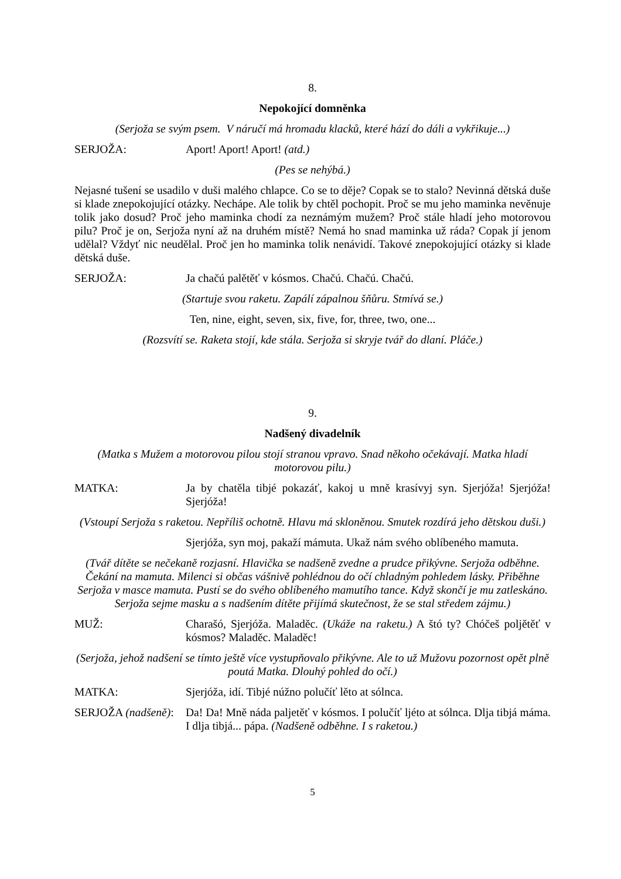8.
Nepokojící domněnka
(Serjoža se svým psem. V náručí má hromadu klacků, které hází do dáli a vykřikuje...)
SERJOŽA: Aport! Aport! Aport! (atd.)
(Pes se nehýbá.)
Nejasné tušení se usadilo v duši malého chlapce. Co se to děje? Copak se to stalo? Nevinná dětská duše si klade znepokojující otázky. Nechápe. Ale tolik by chtěl pochopit. Proč se mu jeho maminka nevěnuje tolik jako dosud? Proč jeho maminka chodí za neznámým mužem? Proč stále hladí jeho motorovou pilu? Proč je on, Serjoža nyní až na druhém místě? Nemá ho snad maminka už ráda? Copak jí jenom udělal? Vždyť nic neudělal. Proč jen ho maminka tolik nenávidí. Takové znepokojující otázky si klade dětská duše.
SERJOŽA: Ja chačú palětěť v kósmos. Chačú. Chačú. Chačú.
(Startuje svou raketu. Zapálí zápalnou šňůru. Stmívá se.)
Ten, nine, eight, seven, six, five, for, three, two, one...
(Rozsvítí se. Raketa stojí, kde stála. Serjoža si skryje tvář do dlaní. Pláče.)
9.
Nadšený divadelník
(Matka s Mužem a motorovou pilou stojí stranou vpravo. Snad někoho očekávají. Matka hladí motorovou pilu.)
MATKA: Ja by chatěla tibjé pokazáť, kakoj u mně krasívyj syn. Sjerjóža! Sjerjóža! Sjerjóža!
(Vstoupí Serjoža s raketou. Nepříliš ochotně. Hlavu má skloněnou. Smutek rozdírá jeho dětskou duši.)
Sjerjóža, syn moj, pakaží mámuta. Ukaž nám svého oblíbeného mamuta.
(Tvář dítěte se nečekaně rozjasní. Hlavička se nadšeně zvedne a prudce přikývne. Serjoža odběhne. Čekání na mamuta. Milenci si občas vášnivě pohlédnou do očí chladným pohledem lásky. Přiběhne Serjoža v masce mamuta. Pustí se do svého oblíbeného mamutího tance. Když skončí je mu zatleskáno. Serjoža sejme masku a s nadšením dítěte přijímá skutečnost, že se stal středem zájmu.)
MUŽ: Charašó, Sjerjóža. Maladěc. (Ukáže na raketu.) A štó ty? Chóčeš poljětěť v kósmos? Maladěc. Maladěc!
(Serjoža, jehož nadšení se tímto ještě více vystupňovalo přikývne. Ale to už Mužovu pozornost opět plně poutá Matka. Dlouhý pohled do očí.)
MATKA: Sjerjóža, idí. Tibjé núžno polučíť lěto at sólnca.
SERJOŽA (nadšeně):
Da! Da! Mně náda paljetěť v kósmos. I polučíť ljéto at sólnca. Dlja tibjá máma. I dlja tibjá... pápa. (Nadšeně odběhne. I s raketou.)
5